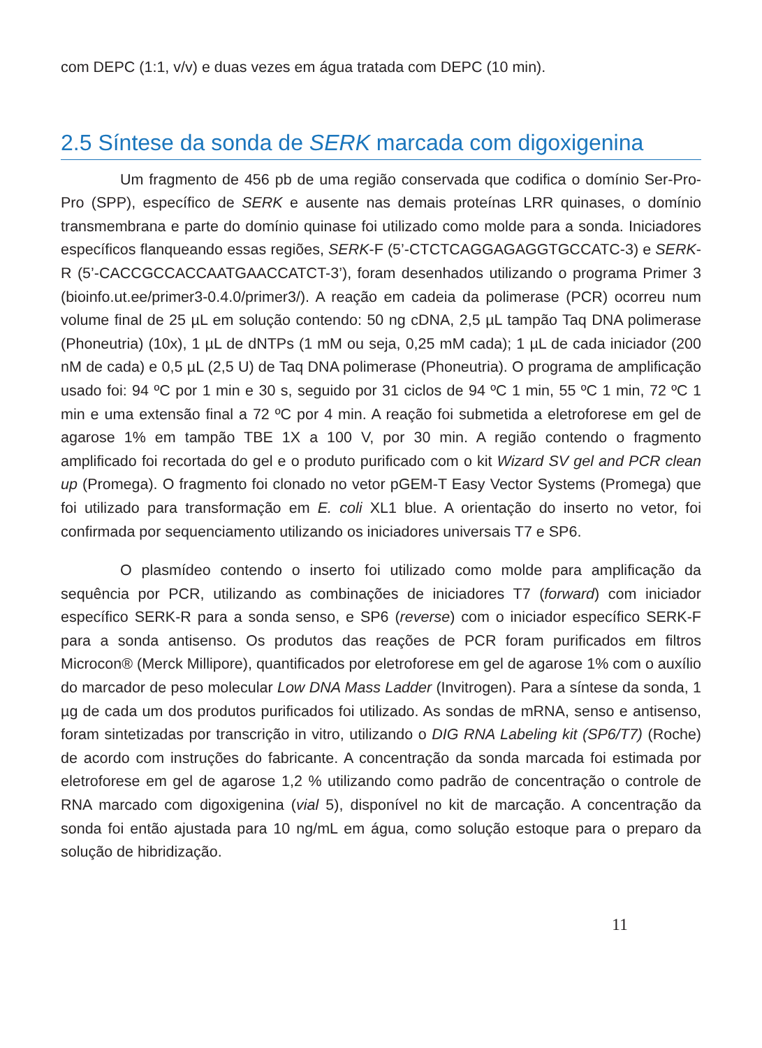com DEPC (1:1, v/v) e duas vezes em água tratada com DEPC (10 min).
2.5 Síntese da sonda de SERK marcada com digoxigenina
Um fragmento de 456 pb de uma região conservada que codifica o domínio Ser-Pro-Pro (SPP), específico de SERK e ausente nas demais proteínas LRR quinases, o domínio transmembrana e parte do domínio quinase foi utilizado como molde para a sonda. Iniciadores específicos flanqueando essas regiões, SERK-F (5’-CTCTCAGGAGAGGTGCCATC-3) e SERK-R (5’-CACCGCCACCAATGAACCATCT-3’), foram desenhados utilizando o programa Primer 3 (bioinfo.ut.ee/primer3-0.4.0/primer3/). A reação em cadeia da polimerase (PCR) ocorreu num volume final de 25 µL em solução contendo: 50 ng cDNA, 2,5 µL tampão Taq DNA polimerase (Phoneutria) (10x), 1 µL de dNTPs (1 mM ou seja, 0,25 mM cada); 1 µL de cada iniciador (200 nM de cada) e 0,5 µL (2,5 U) de Taq DNA polimerase (Phoneutria). O programa de amplificação usado foi: 94 ºC por 1 min e 30 s, seguido por 31 ciclos de 94 ºC 1 min, 55 ºC 1 min, 72 ºC 1 min e uma extensão final a 72 ºC por 4 min. A reação foi submetida a eletroforese em gel de agarose 1% em tampão TBE 1X a 100 V, por 30 min. A região contendo o fragmento amplificado foi recortada do gel e o produto purificado com o kit Wizard SV gel and PCR clean up (Promega). O fragmento foi clonado no vetor pGEM-T Easy Vector Systems (Promega) que foi utilizado para transformação em E. coli XL1 blue. A orientação do inserto no vetor, foi confirmada por sequenciamento utilizando os iniciadores universais T7 e SP6.
O plasmídeo contendo o inserto foi utilizado como molde para amplificação da sequência por PCR, utilizando as combinações de iniciadores T7 (forward) com iniciador específico SERK-R para a sonda senso, e SP6 (reverse) com o iniciador específico SERK-F para a sonda antisenso. Os produtos das reações de PCR foram purificados em filtros Microcon® (Merck Millipore), quantificados por eletroforese em gel de agarose 1% com o auxílio do marcador de peso molecular Low DNA Mass Ladder (Invitrogen). Para a síntese da sonda, 1 µg de cada um dos produtos purificados foi utilizado. As sondas de mRNA, senso e antisenso, foram sintetizadas por transcrição in vitro, utilizando o DIG RNA Labeling kit (SP6/T7) (Roche) de acordo com instruções do fabricante. A concentração da sonda marcada foi estimada por eletroforese em gel de agarose 1,2 % utilizando como padrão de concentração o controle de RNA marcado com digoxigenina (vial 5), disponível no kit de marcação. A concentração da sonda foi então ajustada para 10 ng/mL em água, como solução estoque para o preparo da solução de hibridização.
11